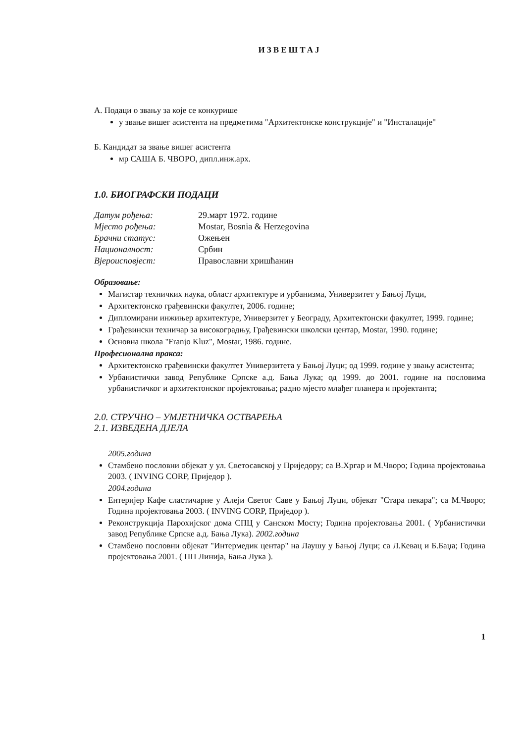ИЗВЕШТАЈ
А. Подаци о звању за које се конкурише
у звање вишег асистента на предметима "Архитектонске конструкције" и "Инсталације"
Б. Кандидат за звање вишег асистента
мр САША Б. ЧВОРО, дипл.инж.арх.
1.0. БИОГРАФСКИ ПОДАЦИ
| Датум рођења: | 29.март 1972. године |
| Мјесто рођења: | Mostar, Bosnia & Herzegovina |
| Брачни статус: | Ожењен |
| Националност: | Србин |
| Вјероисповјест: | Православни хришћанин |
Образовање:
Магистар техничких наука, област архитектуре и урбанизма, Универзитет у Бањој Луци,
Архитектонско грађевински факултет, 2006. године;
Дипломирани инжињер архитектуре, Универзитет у Београду, Архитектонски факултет, 1999. године;
Грађевински техничар за високоградњу, Грађевински школски центар, Mostar, 1990. године;
Основна школа "Franjo Kluz", Mostar, 1986. године.
Професионална пракса:
Архитектонско грађевински факултет Универзитета у Бањој Луци; од 1999. године у звању асистента;
Урбанистички завод Републике Српске а.д. Бања Лука; од 1999. до 2001. године на пословима урбанистичког и архитектонског пројектовања; радно мјесто млађег планера и пројектанта;
2.0. СТРУЧНО – УМЈЕТНИЧКА ОСТВАРЕЊА
2.1. ИЗВЕДЕНА ДЈЕЛА
2005.година
Стамбено пословни објекат у ул. Светосавској у Приједору; са В.Хргар и М.Чворо; Година пројектовања 2003. ( INVING CORP, Приједор ).
2004.година
Ентеријер Кафе сластичарне у Алеји Светог Саве у Бањој Луци, објекат "Стара пекара"; са М.Чворо; Година пројектовања 2003. ( INVING CORP, Приједор ).
Реконструкција Парохијског дома СПЦ у Санском Мосту; Година пројектовања 2001. ( Урбанистички завод Републике Српске а.д. Бања Лука). 2002.година
Стамбено пословни објекат "Интермедик центар" на Лаушу у Бањој Луци; са Л.Кевац и Б.Баџа; Година пројектовања 2001. ( ПП Линија, Бања Лука ).
1